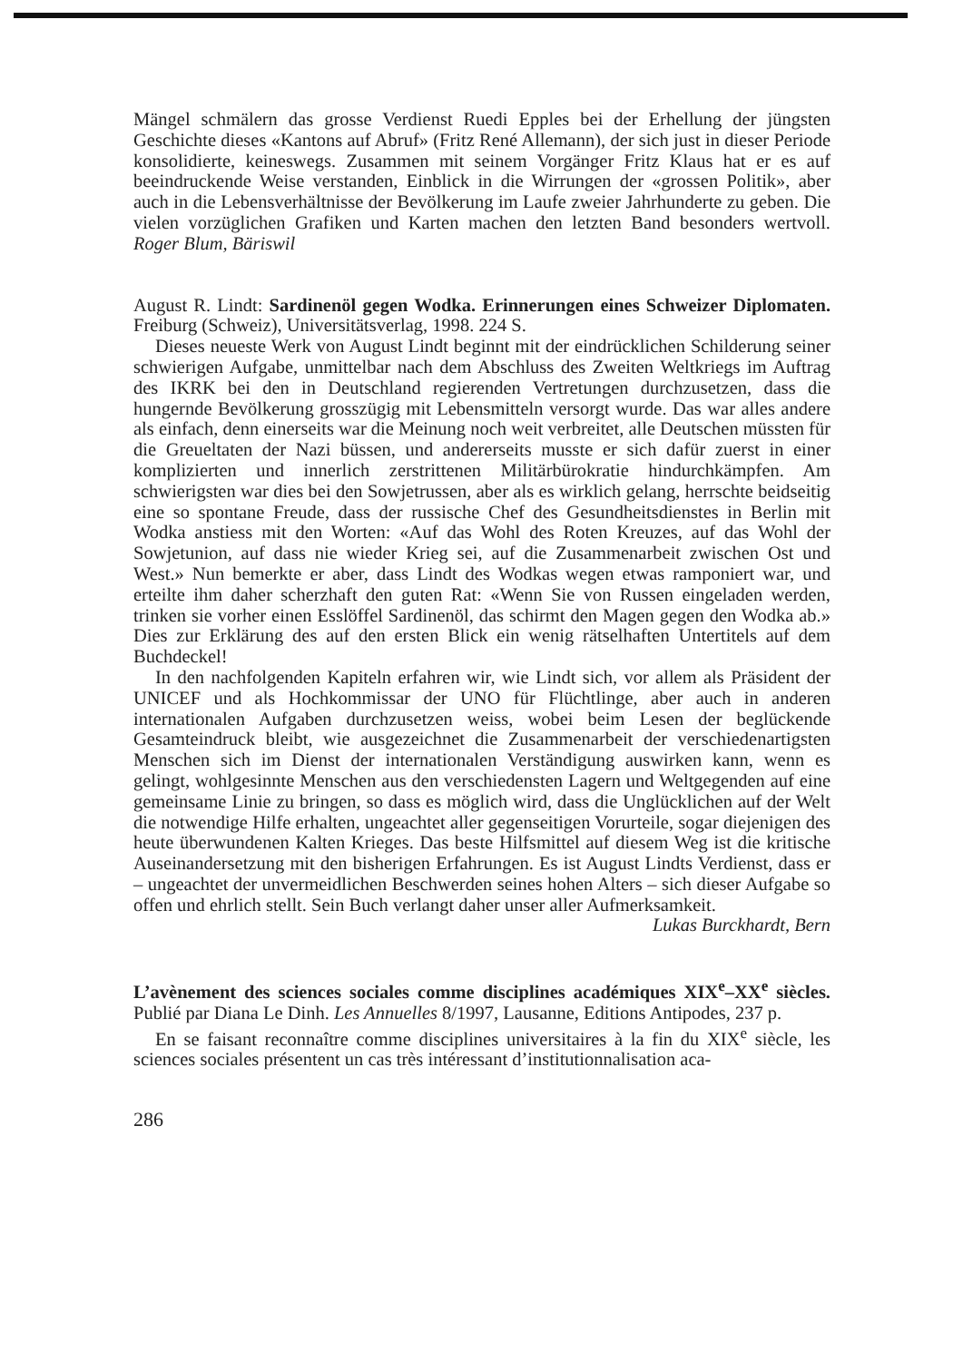Mängel schmälern das grosse Verdienst Ruedi Epples bei der Erhellung der jüngsten Geschichte dieses «Kantons auf Abruf» (Fritz René Allemann), der sich just in dieser Periode konsolidierte, keineswegs. Zusammen mit seinem Vorgänger Fritz Klaus hat er es auf beeindruckende Weise verstanden, Einblick in die Wirrungen der «grossen Politik», aber auch in die Lebensverhältnisse der Bevölkerung im Laufe zweier Jahrhunderte zu geben. Die vielen vorzüglichen Grafiken und Karten machen den letzten Band besonders wertvoll. Roger Blum, Bäriswil
August R. Lindt: Sardinenöl gegen Wodka. Erinnerungen eines Schweizer Diplomaten. Freiburg (Schweiz), Universitätsverlag, 1998. 224 S.
Dieses neueste Werk von August Lindt beginnt mit der eindrücklichen Schilderung seiner schwierigen Aufgabe, unmittelbar nach dem Abschluss des Zweiten Weltkriegs im Auftrag des IKRK bei den in Deutschland regierenden Vertretungen durchzusetzen, dass die hungernde Bevölkerung grosszügig mit Lebensmitteln versorgt wurde. Das war alles andere als einfach, denn einerseits war die Meinung noch weit verbreitet, alle Deutschen müssten für die Greueltaten der Nazi büssen, und andererseits musste er sich dafür zuerst in einer komplizierten und innerlich zerstrittenen Militärbürokratie hindurchkämpfen. Am schwierigsten war dies bei den Sowjetrussen, aber als es wirklich gelang, herrschte beidseitig eine so spontane Freude, dass der russische Chef des Gesundheitsdienstes in Berlin mit Wodka anstiess mit den Worten: «Auf das Wohl des Roten Kreuzes, auf das Wohl der Sowjetunion, auf dass nie wieder Krieg sei, auf die Zusammenarbeit zwischen Ost und West.» Nun bemerkte er aber, dass Lindt des Wodkas wegen etwas ramponiert war, und erteilte ihm daher scherzhaft den guten Rat: «Wenn Sie von Russen eingeladen werden, trinken sie vorher einen Esslöffel Sardinenöl, das schirmt den Magen gegen den Wodka ab.» Dies zur Erklärung des auf den ersten Blick ein wenig rätselhaften Untertitels auf dem Buchdeckel!
In den nachfolgenden Kapiteln erfahren wir, wie Lindt sich, vor allem als Präsident der UNICEF und als Hochkommissar der UNO für Flüchtlinge, aber auch in anderen internationalen Aufgaben durchzusetzen weiss, wobei beim Lesen der beglückende Gesamteindruck bleibt, wie ausgezeichnet die Zusammenarbeit der verschiedenartigsten Menschen sich im Dienst der internationalen Verständigung auswirken kann, wenn es gelingt, wohlgesinnte Menschen aus den verschiedensten Lagern und Weltgegenden auf eine gemeinsame Linie zu bringen, so dass es möglich wird, dass die Unglücklichen auf der Welt die notwendige Hilfe erhalten, ungeachtet aller gegenseitigen Vorurteile, sogar diejenigen des heute überwundenen Kalten Krieges. Das beste Hilfsmittel auf diesem Weg ist die kritische Auseinandersetzung mit den bisherigen Erfahrungen. Es ist August Lindts Verdienst, dass er – ungeachtet der unvermeidlichen Beschwerden seines hohen Alters – sich dieser Aufgabe so offen und ehrlich stellt. Sein Buch verlangt daher unser aller Aufmerksamkeit.
Lukas Burckhardt, Bern
L’avènement des sciences sociales comme disciplines académiques XIX<sup>e</sup>–XX<sup>e</sup> siècles. Publié par Diana Le Dinh. Les Annuelles 8/1997, Lausanne, Editions Antipodes, 237 p.
En se faisant reconnaître comme disciplines universitaires à la fin du XIX<sup>e</sup> siècle, les sciences sociales présentent un cas très intéressant d’institutionnalisation aca-
286